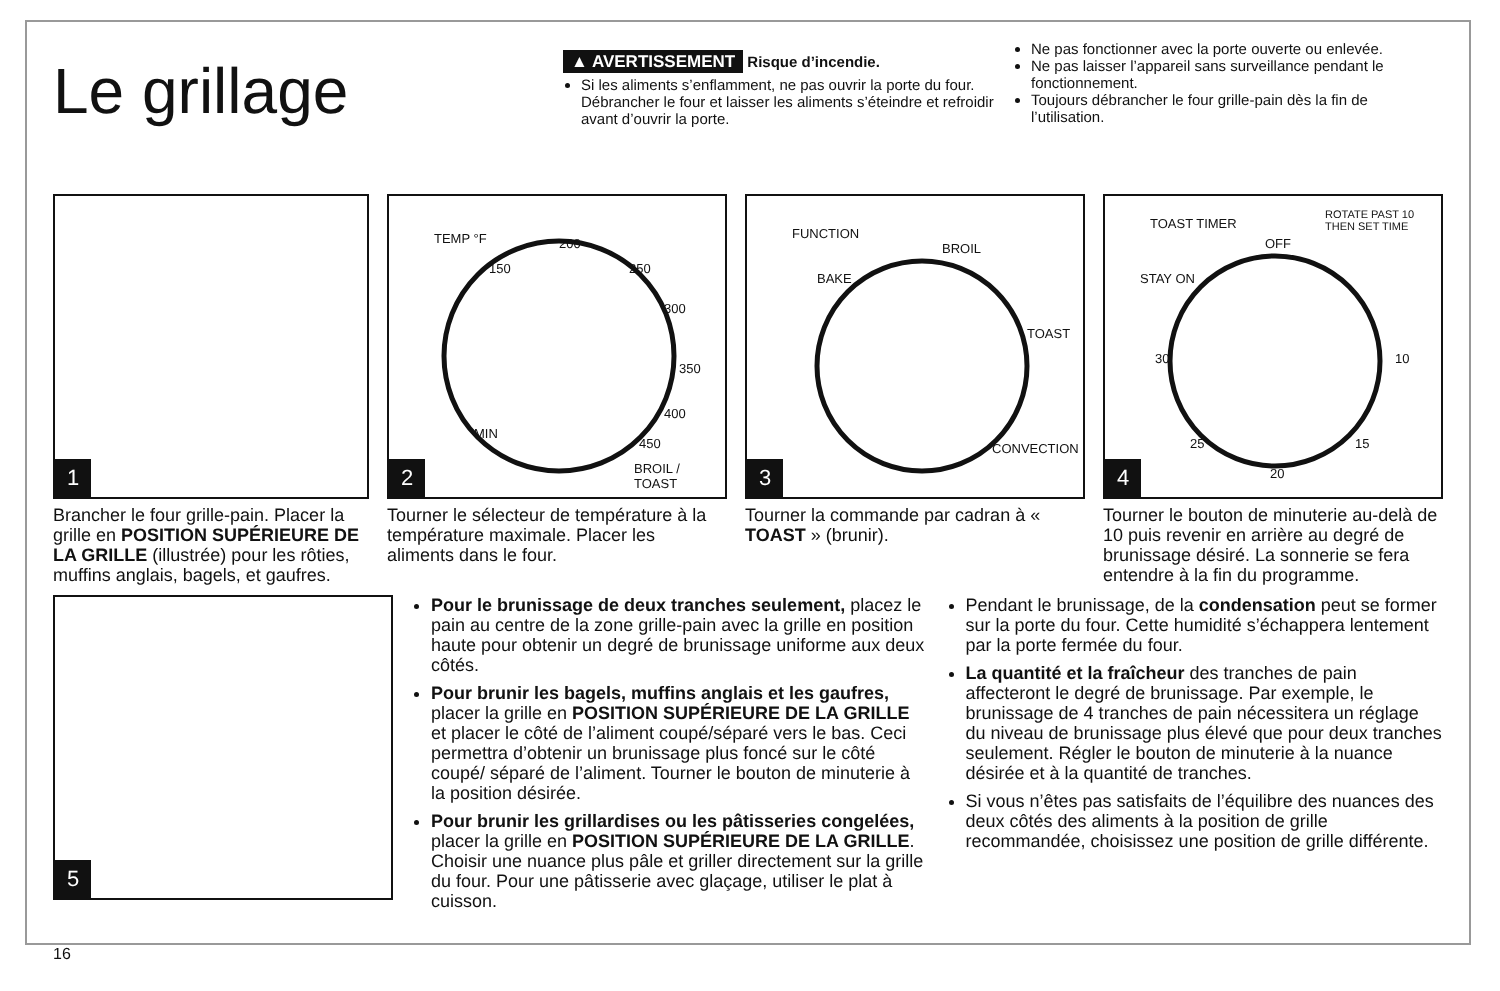Le grillage
▲ AVERTISSEMENT Risque d’incendie.
Si les aliments s’enflamment, ne pas ouvrir la porte du four. Débrancher le four et laisser les aliments s’éteindre et refroidir avant d’ouvrir la porte.
Ne pas fonctionner avec la porte ouverte ou enlevée.
Ne pas laisser l’appareil sans surveillance pendant le fonctionnement.
Toujours débrancher le four grille-pain dès la fin de l’utilisation.
1
Brancher le four grille-pain. Placer la grille en POSITION SUPÉRIEURE DE LA GRILLE (illustrée) pour les rôties, muffins anglais, bagels, et gaufres.
TEMP °F
150
200
250
300
350
400
450
MIN
BROIL / TOAST
2
Tourner le sélecteur de température à la température maximale. Placer les aliments dans le four.
FUNCTION
BAKE
BROIL
TOAST
CONVECTION
3
Tourner la commande par cadran à « TOAST » (brunir).
TOAST TIMER
ROTATE PAST 10
THEN SET TIME
OFF
STAY ON
30 10
25
20
15
4
Tourner le bouton de minuterie au-delà de 10 puis revenir en arrière au degré de brunissage désiré. La sonnerie se fera entendre à la fin du programme.
5
16
Pour le brunissage de deux tranches seulement, placez le pain au centre de la zone grille-pain avec la grille en position haute pour obtenir un degré de brunissage uniforme aux deux côtés.
Pour brunir les bagels, muffins anglais et les gaufres, placer la grille en POSITION SUPÉRIEURE DE LA GRILLE et placer le côté de l’aliment coupé/séparé vers le bas. Ceci permettra d’obtenir un brunissage plus foncé sur le côté coupé/ séparé de l’aliment. Tourner le bouton de minuterie à la position désirée.
Pour brunir les grillardises ou les pâtisseries congelées, placer la grille en POSITION SUPÉRIEURE DE LA GRILLE. Choisir une nuance plus pâle et griller directement sur la grille du four. Pour une pâtisserie avec glaçage, utiliser le plat à cuisson.
Pendant le brunissage, de la condensation peut se former sur la porte du four. Cette humidité s’échappera lentement par la porte fermée du four.
La quantité et la fraîcheur des tranches de pain affecteront le degré de brunissage. Par exemple, le brunissage de 4 tranches de pain nécessitera un réglage du niveau de brunissage plus élevé que pour deux tranches seulement. Régler le bouton de minuterie à la nuance désirée et à la quantité de tranches.
Si vous n’êtes pas satisfaits de l’équilibre des nuances des deux côtés des aliments à la position de grille recommandée, choisissez une position de grille différente.